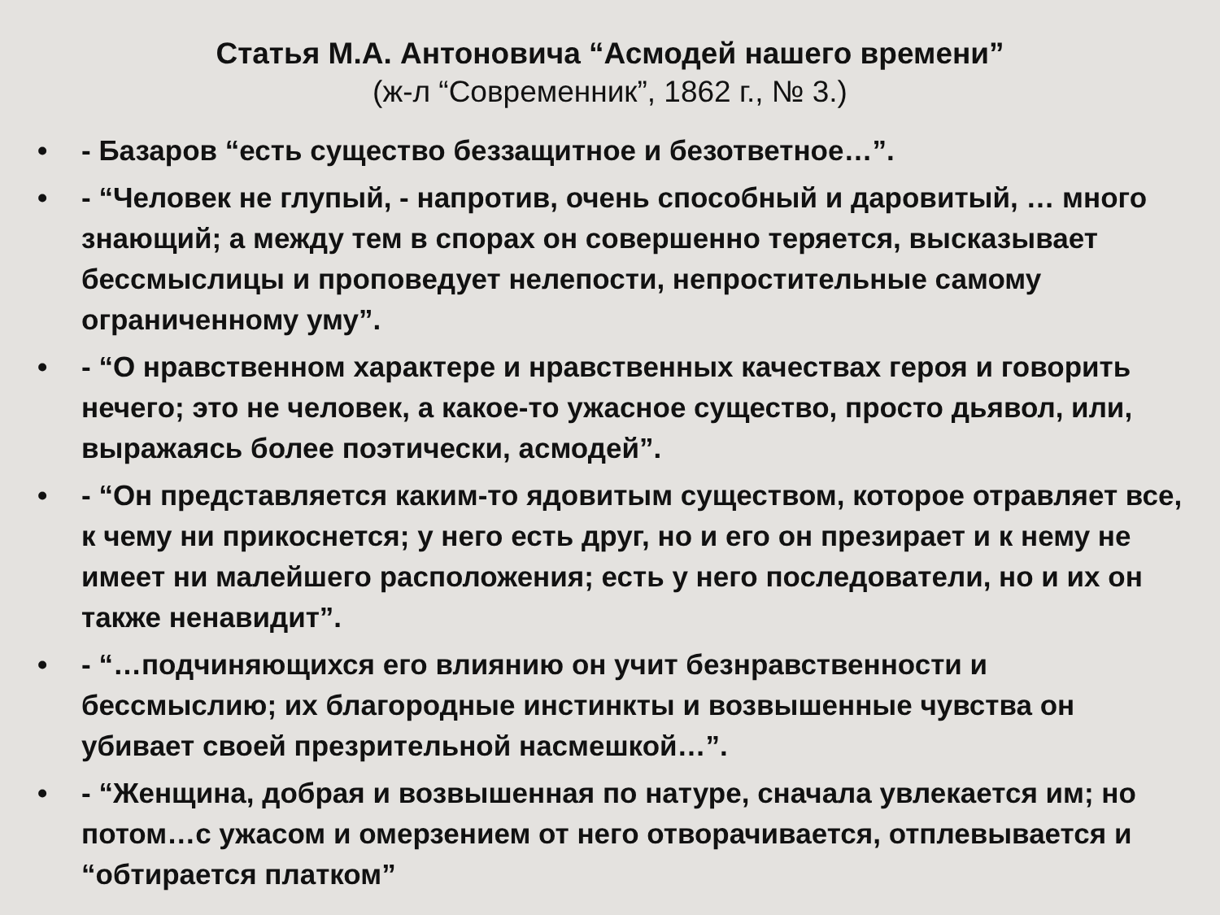Статья М.А. Антоновича “Асмодей нашего времени”
(ж-л “Современник”, 1862 г., № 3.)
• - Базаров “есть существо беззащитное и безответное…”.
• - “Человек не глупый, - напротив, очень способный и даровитый, … много знающий; а между тем в спорах он совершенно теряется, высказывает бессмыслицы и проповедует нелепости, непростительные самому ограниченному уму”.
• - “О нравственном характере и нравственных качествах героя и говорить нечего; это не человек, а какое-то ужасное существо, просто дьявол, или, выражаясь более поэтически, асмодей”.
• - “Он представляется каким-то ядовитым существом, которое отравляет все, к чему ни прикоснется; у него есть друг, но и его он презирает и к нему не имеет ни малейшего расположения; есть у него последователи, но и их он также ненавидит”.
• - “…подчиняющихся его влиянию он учит безнравственности и бессмыслию; их благородные инстинкты и возвышенные чувства он убивает своей презрительной насмешкой…”.
• - “Женщина, добрая и возвышенная по натуре, сначала увлекается им; но потом…с ужасом и омерзением от него отворачивается, отплевывается и “обтирается платком”